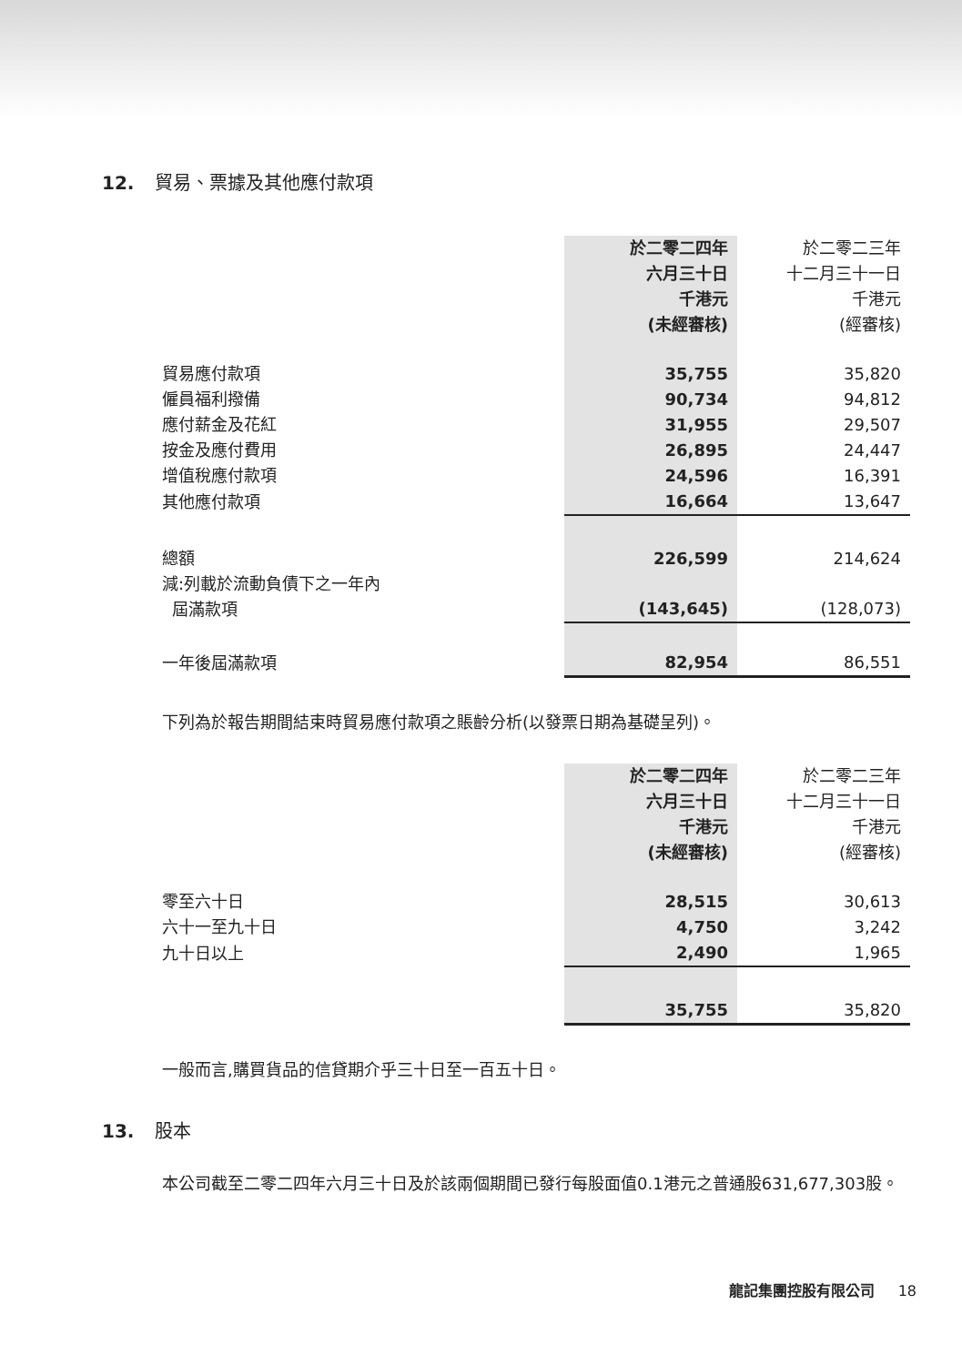12. 貿易、票據及其他應付款項
| | 於二零二四年 六月三十日 千港元 (未經審核) | 於二零二三年 十二月三十一日 千港元 (經審核) |
| --- | --- | --- |
| 貿易應付款項 | 35,755 | 35,820 |
| 僱員福利撥備 | 90,734 | 94,812 |
| 應付薪金及花紅 | 31,955 | 29,507 |
| 按金及應付費用 | 26,895 | 24,447 |
| 增值稅應付款項 | 24,596 | 16,391 |
| 其他應付款項 | 16,664 | 13,647 |
| 總額 | 226,599 | 214,624 |
| 減:列載於流動負債下之一年內 屆滿款項 | (143,645) | (128,073) |
| 一年後屆滿款項 | 82,954 | 86,551 |
下列為於報告期間結束時貿易應付款項之賬齡分析(以發票日期為基礎呈列)。
| | 於二零二四年 六月三十日 千港元 (未經審核) | 於二零二三年 十二月三十一日 千港元 (經審核) |
| --- | --- | --- |
| 零至六十日 | 28,515 | 30,613 |
| 六十一至九十日 | 4,750 | 3,242 |
| 九十日以上 | 2,490 | 1,965 |
| | 35,755 | 35,820 |
一般而言,購買貨品的信貸期介乎三十日至一百五十日。
13. 股本
本公司截至二零二四年六月三十日及於該兩個期間已發行每股面值0.1港元之普通股631,677,303股。
龍記集團控股有限公司 18